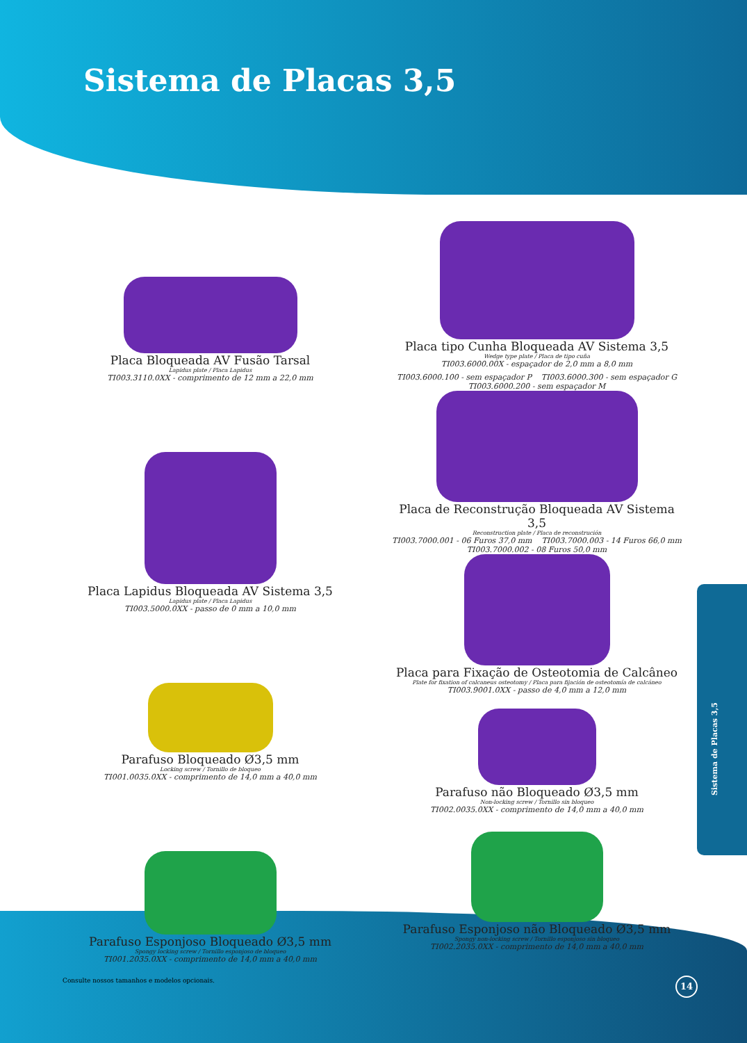Sistema de Placas 3,5
Placa Bloqueada AV Fusão Tarsal
Lapidus plate / Placa Lapidus
TI003.3110.0XX - comprimento de 12 mm a 22,0 mm
Placa Lapidus Bloqueada AV Sistema 3,5
Lapidus plate / Placa Lapidus
TI003.5000.0XX - passo de 0 mm a 10,0 mm
Parafuso Bloqueado Ø3,5 mm
Locking screw / Tornillo de bloqueo
TI001.0035.0XX - comprimento de 14,0 mm a 40,0 mm
Parafuso Esponjoso Bloqueado Ø3,5 mm
Spongy locking screw / Tornillo esponjoso de bloqueo
TI001.2035.0XX - comprimento de 14,0 mm a 40,0 mm
Placa tipo Cunha Bloqueada AV Sistema 3,5
Wedge type plate / Placa de tipo cuña
TI003.6000.00X - espaçador de 2,0 mm a 8,0 mm
TI003.6000.100 - sem espaçador P TI003.6000.300 - sem espaçador G
TI003.6000.200 - sem espaçador M
Placa de Reconstrução Bloqueada AV Sistema 3,5
Reconstruction plate / Placa de reconstrución
TI003.7000.001 - 06 Furos 37,0 mm TI003.7000.003 - 14 Furos 66,0 mm
TI003.7000.002 - 08 Furos 50,0 mm
Placa para Fixação de Osteotomia de Calcâneo
Plate for fixation of calcaneus osteotomy / Placa para fijación de osteotomía de calcáneo
TI003.9001.0XX - passo de 4,0 mm a 12,0 mm
Parafuso não Bloqueado Ø3,5 mm
Non-locking screw / Tornillo sin bloqueo
TI002.0035.0XX - comprimento de 14,0 mm a 40,0 mm
Parafuso Esponjoso não Bloqueado Ø3,5 mm
Spongy non-locking screw / Tornillo esponjoso sin bloqueo
TI002.2035.0XX - comprimento de 14,0 mm a 40,0 mm
Sistema de Placas 3,5
Consulte nossos tamanhos e modelos opcionais.
14